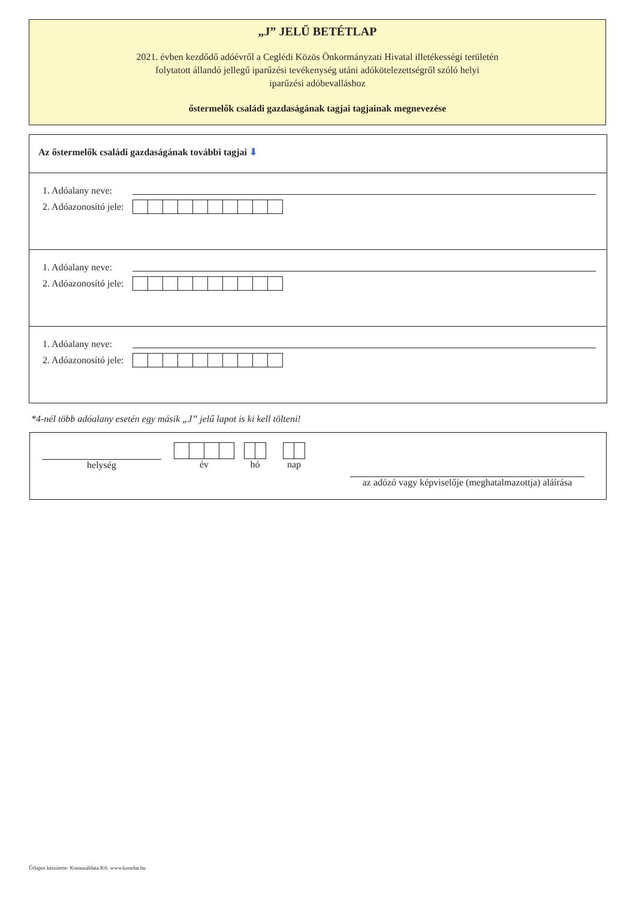„J” JELŰ BETÉTLAP
2021. évben kezdődő adóévről a Ceglédi Közös Önkormányzati Hivatal illetékességi területén
folytatott állandó jellegű iparűzési tevékenység utáni adókötelezettségről szóló helyi
iparűzési adóbevalláshoz
őstermelők családi gazdaságának tagjai tagjainak megnevezése
Az őstermelők családi gazdaságának további tagjai ⬇
1. Adóalany neve:
2. Adóazonosító jele:
1. Adóalany neve:
2. Adóazonosító jele:
1. Adóalany neve:
2. Adóazonosító jele:
*4-nél több adóalany esetén egy másik „J” jelű lapot is ki kell tölteni!
helység
év hó nap
az adózó vagy képviselője (meghatalmazottja) aláírása
Űrlapot készítette: Komunáldata Kft. www.komdat.hu